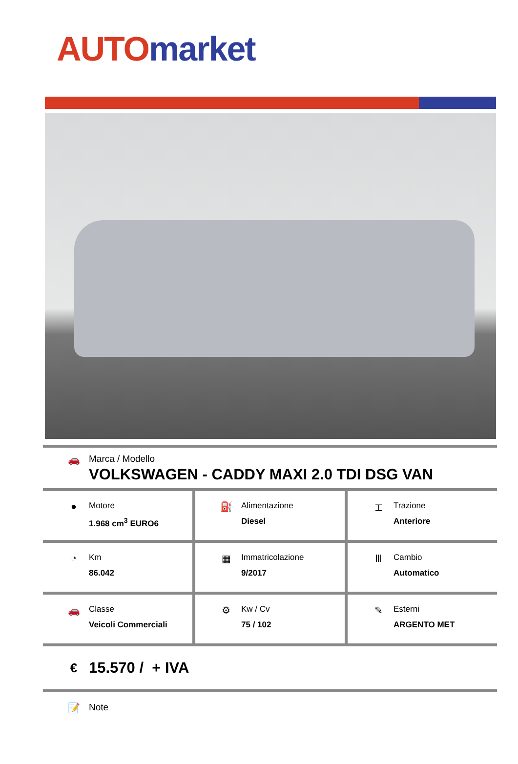AUTO market
🚗 Marca / Modello
VOLKSWAGEN - CADDY MAXI 2.0 TDI DSG VAN
●
Motore
1.968 cm<sup>3</sup> EURO6
⛽
Alimentazione
Diesel
⌶
Trazione
Anteriore
◔
Km
86.042
▦
Immatricolazione
9/2017
Ⅲ
Cambio
Automatico
🚗
Classe
Veicoli Commerciali
⚙
Kw / Cv
75 / 102
✎
Esterni
ARGENTO MET
€
15.570 / + IVA
📝 Note